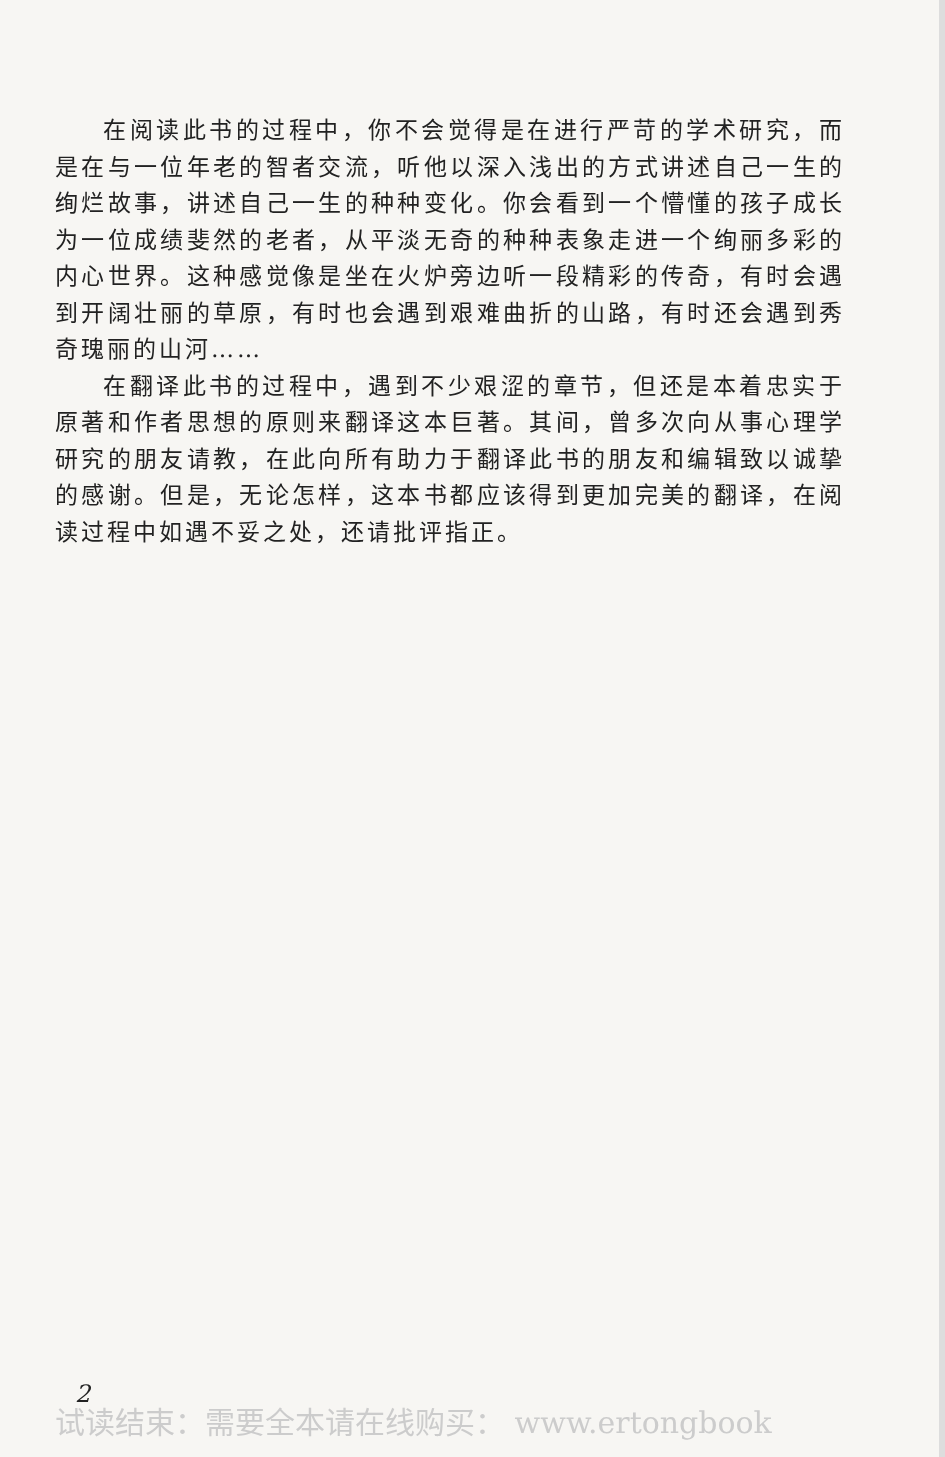在阅读此书的过程中，你不会觉得是在进行严苛的学术研究，而是在与一位年老的智者交流，听他以深入浅出的方式讲述自己一生的绚烂故事，讲述自己一生的种种变化。你会看到一个懵懂的孩子成长为一位成绩斐然的老者，从平淡无奇的种种表象走进一个绚丽多彩的内心世界。这种感觉像是坐在火炉旁边听一段精彩的传奇，有时会遇到开阔壮丽的草原，有时也会遇到艰难曲折的山路，有时还会遇到秀奇瑰丽的山河……
在翻译此书的过程中，遇到不少艰涩的章节，但还是本着忠实于原著和作者思想的原则来翻译这本巨著。其间，曾多次向从事心理学研究的朋友请教，在此向所有助力于翻译此书的朋友和编辑致以诚挚的感谢。但是，无论怎样，这本书都应该得到更加完美的翻译，在阅读过程中如遇不妥之处，还请批评指正。
2
试读结束：需要全本请在线购买： www.ertongbook